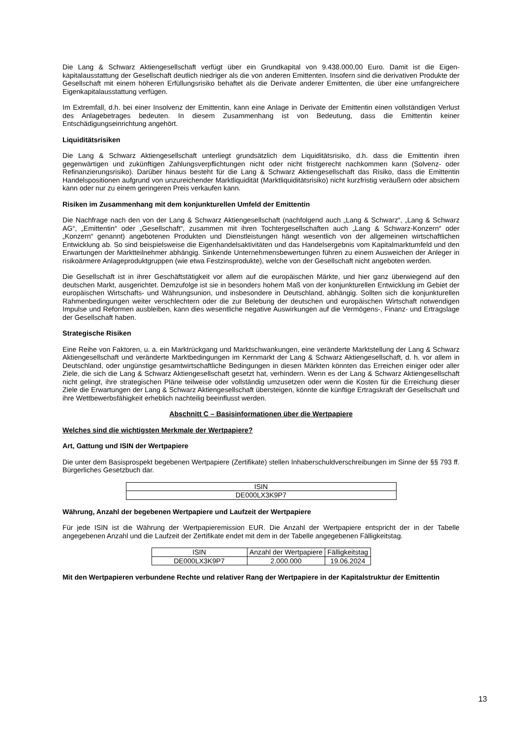Die Lang & Schwarz Aktiengesellschaft verfügt über ein Grundkapital von 9.438.000,00 Euro. Damit ist die Eigen­kapitalausstattung der Gesellschaft deutlich niedriger als die von anderen Emittenten. Insofern sind die derivativen Produkte der Gesellschaft mit einem höheren Erfüllungsrisiko behaftet als die Derivate anderer Emittenten, die über eine umfangreichere Eigenkapitalausstattung verfügen.
Im Extremfall, d.h. bei einer Insolvenz der Emittentin, kann eine Anlage in Derivate der Emittentin einen vollständigen Verlust des Anlagebetrages bedeuten. In diesem Zusammenhang ist von Bedeutung, dass die Emittentin keiner Entschädigungseinrichtung angehört.
Liquiditätsrisiken
Die Lang & Schwarz Aktiengesellschaft unterliegt grundsätzlich dem Liquiditätsrisiko, d.h. dass die Emittentin ihren gegenwärtigen und zukünftigen Zahlungsverpflichtungen nicht oder nicht fristgerecht nachkommen kann (Solvenz- oder Refinanzierungsrisiko). Darüber hinaus besteht für die Lang & Schwarz Aktiengesellschaft das Risiko, dass die Emittentin Handelspositionen aufgrund von unzureichender Marktliquidität (Marktliquiditätsrisiko) nicht kurzfristig veräußern oder absichern kann oder nur zu einem geringeren Preis verkaufen kann.
Risiken im Zusammenhang mit dem konjunkturellen Umfeld der Emittentin
Die Nachfrage nach den von der Lang & Schwarz Aktiengesellschaft (nachfolgend auch „Lang & Schwarz“, „Lang & Schwarz AG“, „Emittentin“ oder „Gesellschaft“, zusammen mit ihren Tochtergesellschaften auch „Lang & Schwarz-Konzern“ oder „Konzern“ genannt) angebotenen Produkten und Dienstleistungen hängt wesentlich von der allgemeinen wirtschaftlichen Entwicklung ab. So sind beispielsweise die Eigenhandelsaktivitäten und das Handelsergebnis vom Kapitalmarktumfeld und den Erwartungen der Marktteilnehmer abhängig. Sinkende Unternehmensbewertungen führen zu einem Ausweichen der Anleger in risikoärmere Anlageproduktgruppen (wie etwa Festzinsprodukte), welche von der Gesellschaft nicht angeboten werden.
Die Gesellschaft ist in ihrer Geschäftstätigkeit vor allem auf die europäischen Märkte, und hier ganz überwiegend auf den deutschen Markt, ausgerichtet. Demzufolge ist sie in besonders hohem Maß von der konjunkturellen Entwicklung im Gebiet der europäischen Wirtschafts- und Währungsunion, und insbesondere in Deutschland, abhängig. Sollten sich die konjunkturellen Rahmenbedingungen weiter verschlechtern oder die zur Belebung der deutschen und europäischen Wirtschaft notwendigen Impulse und Reformen ausbleiben, kann dies wesentliche negative Auswirkungen auf die Vermögens-, Finanz- und Ertragslage der Gesellschaft haben.
Strategische Risiken
Eine Reihe von Faktoren, u. a. ein Marktrückgang und Marktschwankungen, eine veränderte Marktstellung der Lang & Schwarz Aktiengesellschaft und veränderte Marktbedingungen im Kernmarkt der Lang & Schwarz Aktiengesellschaft, d. h. vor allem in Deutschland, oder ungünstige gesamtwirtschaftliche Bedingungen in diesen Märkten könnten das Erreichen einiger oder aller Ziele, die sich die Lang & Schwarz Aktiengesellschaft gesetzt hat, verhindern. Wenn es der Lang & Schwarz Aktiengesellschaft nicht gelingt, ihre strategischen Pläne teilweise oder vollständig umzusetzen oder wenn die Kosten für die Erreichung dieser Ziele die Erwartungen der Lang & Schwarz Aktiengesellschaft übersteigen, könnte die künftige Ertragskraft der Gesellschaft und ihre Wettbewerbsfähigkeit erheblich nachteilig beeinflusst werden.
Abschnitt C – Basisinformationen über die Wertpapiere
Welches sind die wichtigsten Merkmale der Wertpapiere?
Art, Gattung und ISIN der Wertpapiere
Die unter dem Basisprospekt begebenen Wertpapiere (Zertifikate) stellen Inhaberschuldverschreibungen im Sinne der §§ 793 ff. Bürgerliches Gesetzbuch dar.
| ISIN |
| --- |
| DE000LX3K9P7 |
Währung, Anzahl der begebenen Wertpapiere und Laufzeit der Wertpapiere
Für jede ISIN ist die Währung der Wertpapieremission EUR. Die Anzahl der Wertpapiere entspricht der in der Tabelle angegebenen Anzahl und die Laufzeit der Zertifikate endet mit dem in der Tabelle angegebenen Fälligkeitstag.
| ISIN | Anzahl der Wertpapiere | Fälligkeitstag |
| --- | --- | --- |
| DE000LX3K9P7 | 2.000.000 | 19.06.2024 |
Mit den Wertpapieren verbundene Rechte und relativer Rang der Wertpapiere in der Kapitalstruktur der Emittentin
13